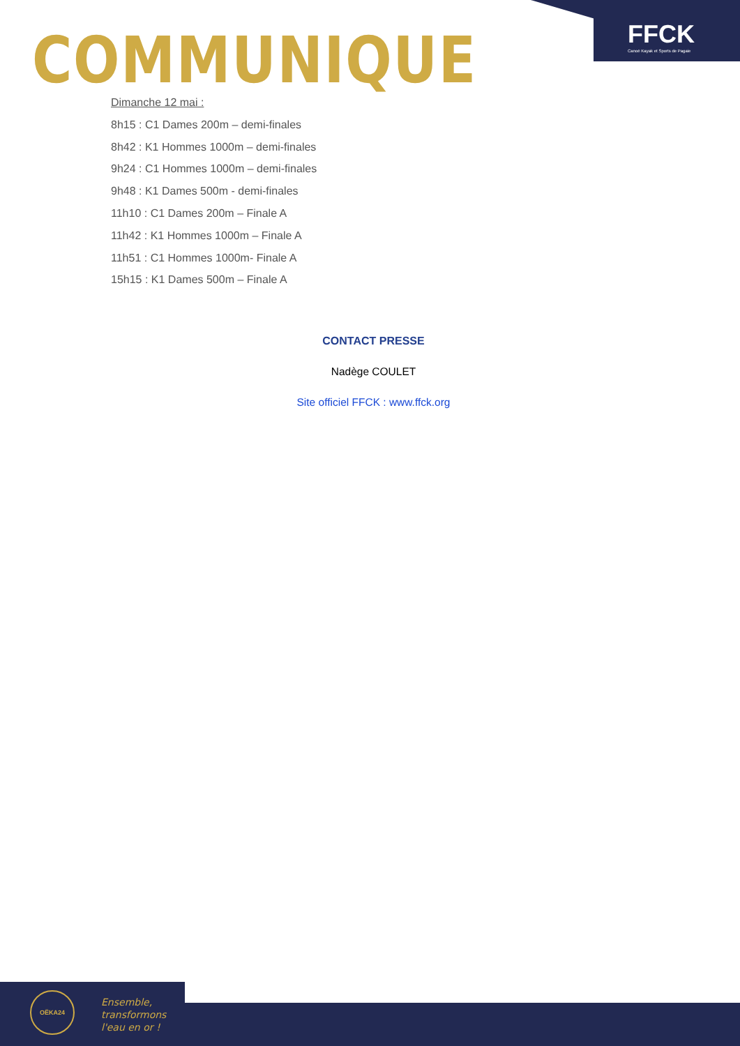FFCK
Canoë Kayak et Sports de Pagaie
COMMUNIQUE
Dimanche 12 mai :
8h15 : C1 Dames 200m – demi-finales
8h42 : K1 Hommes 1000m – demi-finales
9h24 : C1 Hommes 1000m – demi-finales
9h48 : K1 Dames 500m - demi-finales
11h10 : C1 Dames 200m – Finale A
11h42 : K1 Hommes 1000m – Finale A
11h51 : C1 Hommes 1000m- Finale A
15h15 : K1 Dames 500m – Finale A
CONTACT PRESSE
Nadège COULET
Site officiel FFCK : www.ffck.org
OËKA24
Ensemble,
transformons
l'eau en or !